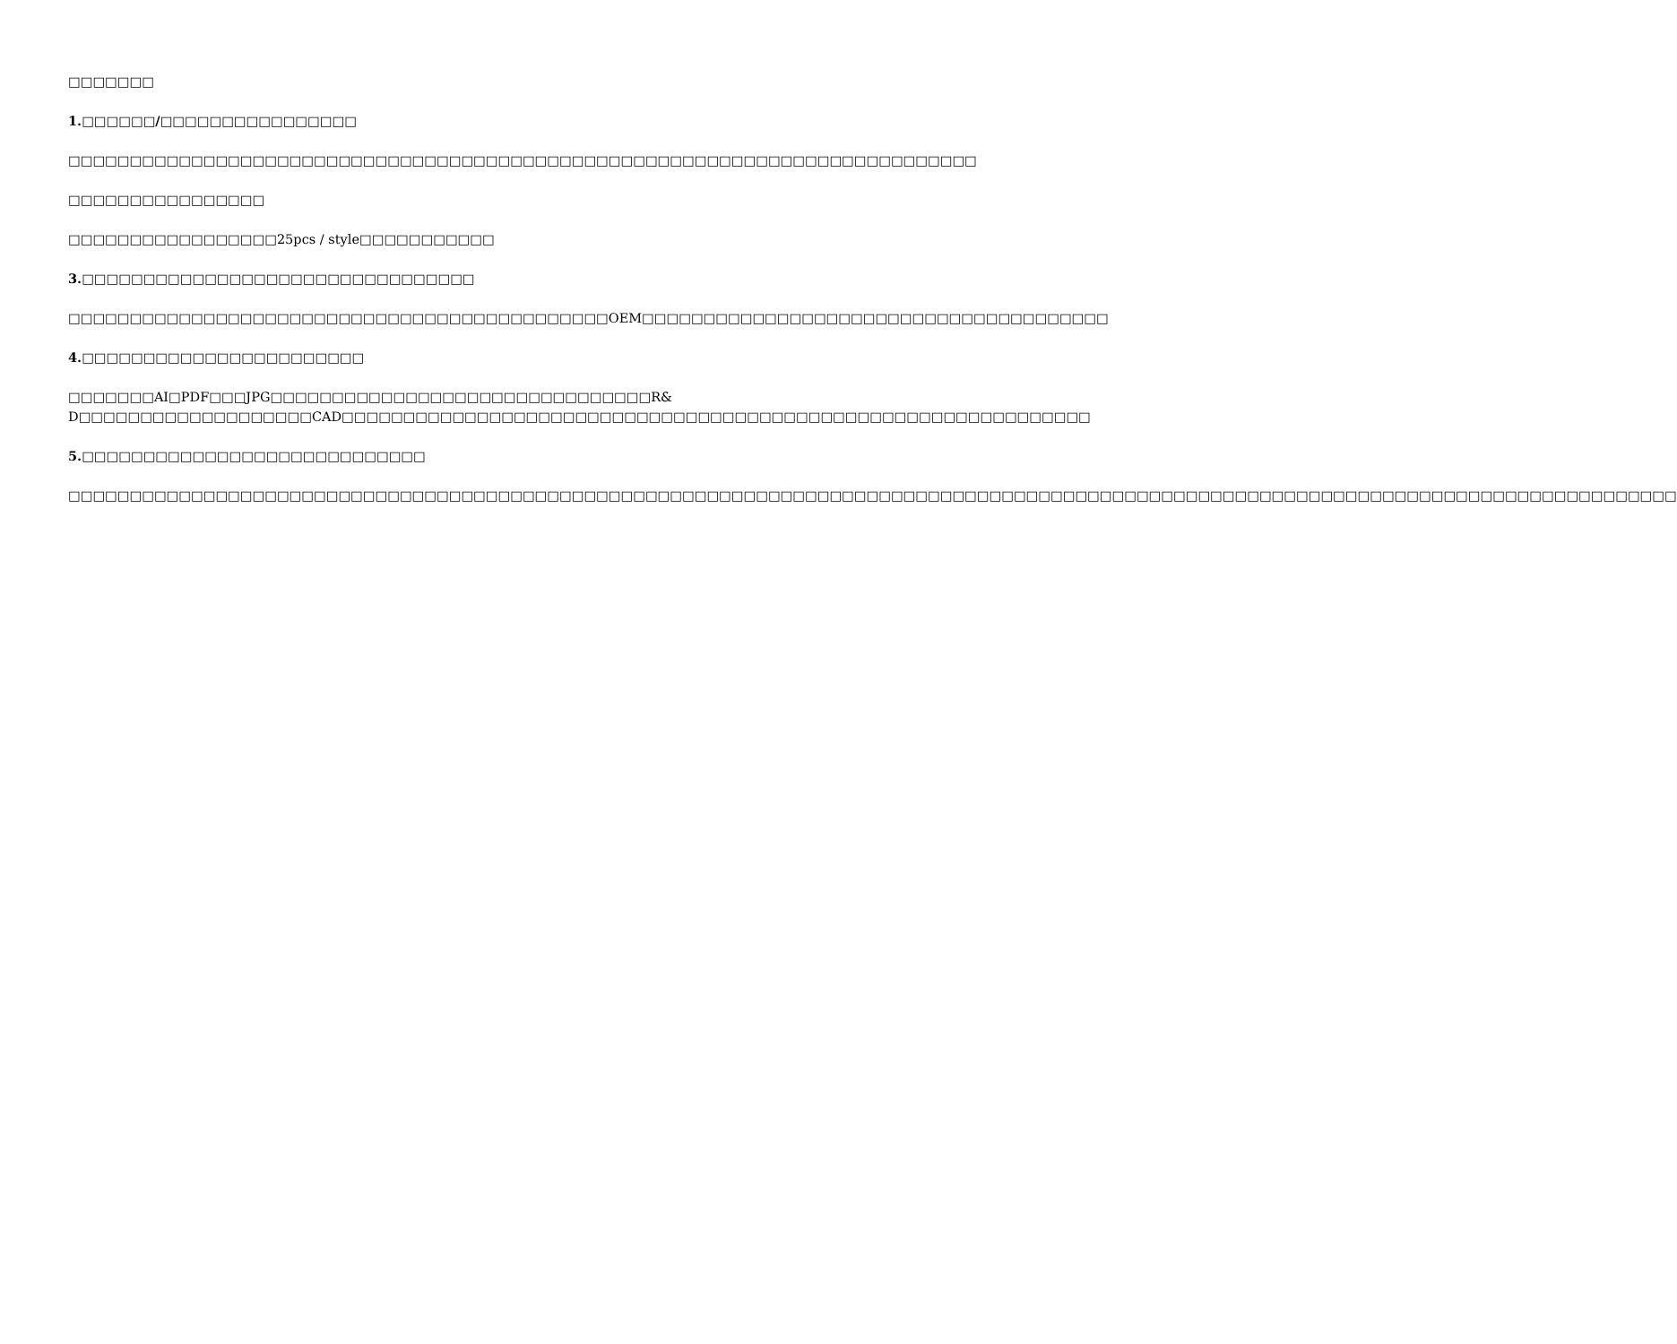□□□□□□□
1.□□□□□□/□□□□□□□□□□□□□□□□
□□□□□□□□□□□□□□□□□□□□□□□□□□□□□□□□□□□□□□□□□□□□□□□□□□□□□□□□□□□□□□□□□□□□□□□□□□
□□□□□□□□□□□□□□□□
□□□□□□□□□□□□□□□□□25pcs / style□□□□□□□□□□□
3.□□□□□□□□□□□□□□□□□□□□□□□□□□□□□□□□
□□□□□□□□□□□□□□□□□□□□□□□□□□□□□□□□□□□□□□□□□□□□OEM□□□□□□□□□□□□□□□□□□□□□□□□□□□□□□□□□□□□□□
4.□□□□□□□□□□□□□□□□□□□□□□□
□□□□□□□AI□PDF□□□JPG□□□□□□□□□□□□□□□□□□□□□□□□□□□□□□□R& D□□□□□□□□□□□□□□□□□□□CAD□□□□□□□□□□□□□□□□□□□□□□□□□□□□□□□□□□□□□□□□□□□□□□□□□□□□□□□□□□□□□
5.□□□□□□□□□□□□□□□□□□□□□□□□□□□□
□□□□□□□□□□□□□□□□□□□□□□□□□□□□□□□□□□□□□□□□□□□□□□□□□□□□□□□□□□□□□□□□□□□□□□□□□□□□□□□□□□□□□□□□□□□□□□□□□□□□□□□□□□□□□□□□□□□□□□□□□□□□□□□□□□□